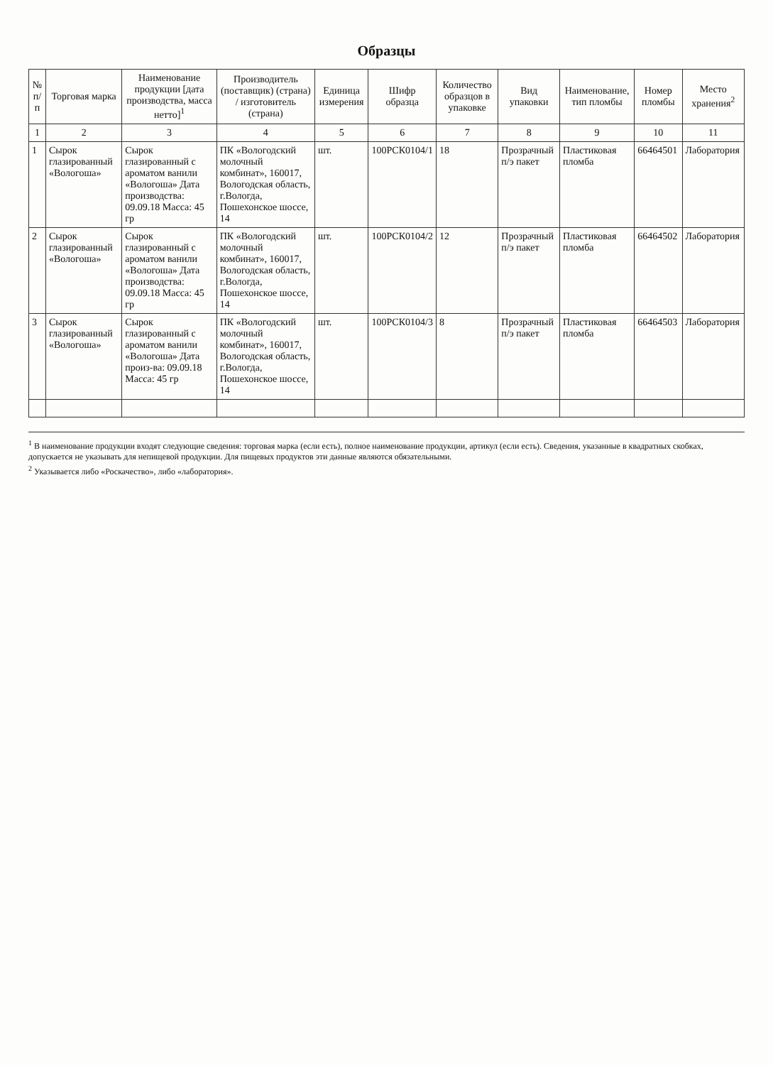Образцы
| № п/п | Торговая марка | Наименование продукции [дата производства, масса нетто]<sup>1</sup> | Производитель (поставщик) (страна) / изготовитель (страна) | Единица измерения | Шифр образца | Количество образцов в упаковке | Вид упаковки | Наименование, тип пломбы | Номер пломбы | Место хранения<sup>2</sup> |
| --- | --- | --- | --- | --- | --- | --- | --- | --- | --- | --- |
| 1 | 2 | 3 | 4 | 5 | 6 | 7 | 8 | 9 | 10 | 11 |
| 1 | Сырок глазированный «Вологоша» | Сырок глазированный с ароматом ванили «Вологоша» Дата производства: 09.09.18 Масса: 45 гр | ПК «Вологодский молочный комбинат», 160017, Вологодская область, г.Вологда, Пошехонское шоссе, 14 | шт. | 100РСК0104/1 | 18 | Прозрачный п/э пакет | Пластиковая пломба | 66464501 | Лаборатория |
| 2 | Сырок глазированный «Вологоша» | Сырок глазированный с ароматом ванили «Вологоша» Дата производства: 09.09.18 Масса: 45 гр | ПК «Вологодский молочный комбинат», 160017, Вологодская область, г.Вологда, Пошехонское шоссе, 14 | шт. | 100РСК0104/2 | 12 | Прозрачный п/э пакет | Пластиковая пломба | 66464502 | Лаборатория |
| 3 | Сырок глазированный «Вологоша» | Сырок глазированный с ароматом ванили «Вологоша» Дата произ-ва: 09.09.18 Масса: 45 гр | ПК «Вологодский молочный комбинат», 160017, Вологодская область, г.Вологда, Пошехонское шоссе, 14 | шт. | 100РСК0104/3 | 8 | Прозрачный п/э пакет | Пластиковая пломба | 66464503 | Лаборатория |
<sup>1</sup> В наименование продукции входят следующие сведения: торговая марка (если есть), полное наименование продукции, артикул (если есть). Сведения, указанные в квадратных скобках, допускается не указывать для непищевой продукции. Для пищевых продуктов эти данные являются обязательными.
<sup>2</sup> Указывается либо «Роскачество», либо «лаборатория».